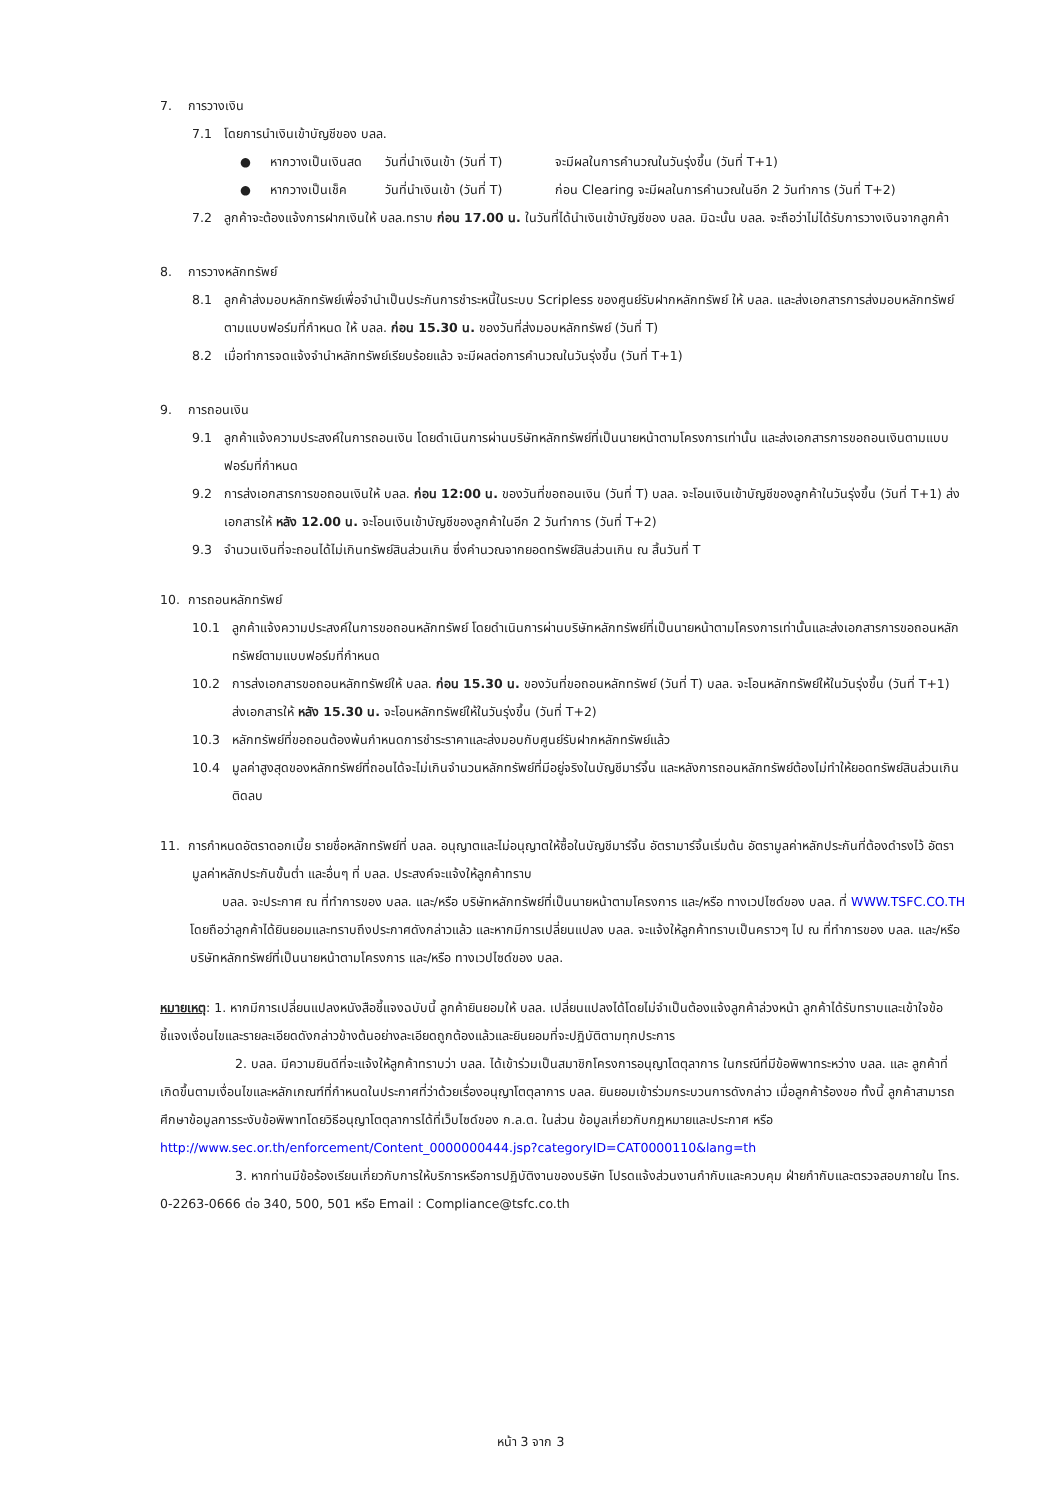7. การวางเงิน
7.1 โดยการนำเงินเข้าบัญชีของ บลล.
● หากวางเป็นเงินสด วันที่นำเงินเข้า (วันที่ T) จะมีผลในการคำนวณในวันรุ่งขึ้น (วันที่ T+1)
● หากวางเป็นเช็ค วันที่นำเงินเข้า (วันที่ T) ก่อน Clearing จะมีผลในการคำนวณในอีก 2 วันทำการ (วันที่ T+2)
7.2 ลูกค้าจะต้องแจ้งการฝากเงินให้ บลล.ทราบ ก่อน 17.00 น. ในวันที่ได้นำเงินเข้าบัญชีของ บลล. มิฉะนั้น บลล. จะถือว่าไม่ได้รับการวางเงินจากลูกค้า
8. การวางหลักทรัพย์
8.1 ลูกค้าส่งมอบหลักทรัพย์เพื่อจำนำเป็นประกันการชำระหนี้ในระบบ Scripless ของศูนย์รับฝากหลักทรัพย์ ให้ บลล. และส่งเอกสารการส่งมอบหลักทรัพย์ตามแบบฟอร์มที่กำหนด ให้ บลล. ก่อน 15.30 น. ของวันที่ส่งมอบหลักทรัพย์ (วันที่ T)
8.2 เมื่อทำการจดแจ้งจำนำหลักทรัพย์เรียบร้อยแล้ว จะมีผลต่อการคำนวณในวันรุ่งขึ้น (วันที่ T+1)
9. การถอนเงิน
9.1 ลูกค้าแจ้งความประสงค์ในการถอนเงิน โดยดำเนินการผ่านบริษัทหลักทรัพย์ที่เป็นนายหน้าตามโครงการเท่านั้น และส่งเอกสารการขอถอนเงินตามแบบฟอร์มที่กำหนด
9.2 การส่งเอกสารการขอถอนเงินให้ บลล. ก่อน 12:00 น. ของวันที่ขอถอนเงิน (วันที่ T) บลล. จะโอนเงินเข้าบัญชีของลูกค้าในวันรุ่งขึ้น (วันที่ T+1) ส่งเอกสารให้ หลัง 12.00 น. จะโอนเงินเข้าบัญชีของลูกค้าในอีก 2 วันทำการ (วันที่ T+2)
9.3 จำนวนเงินที่จะถอนได้ไม่เกินทรัพย์สินส่วนเกิน ซึ่งคำนวณจากยอดทรัพย์สินส่วนเกิน ณ สิ้นวันที่ T
10. การถอนหลักทรัพย์
10.1 ลูกค้าแจ้งความประสงค์ในการขอถอนหลักทรัพย์ โดยดำเนินการผ่านบริษัทหลักทรัพย์ที่เป็นนายหน้าตามโครงการเท่านั้นและส่งเอกสารการขอถอนหลักทรัพย์ตามแบบฟอร์มที่กำหนด
10.2 การส่งเอกสารขอถอนหลักทรัพย์ให้ บลล. ก่อน 15.30 น. ของวันที่ขอถอนหลักทรัพย์ (วันที่ T) บลล. จะโอนหลักทรัพย์ให้ในวันรุ่งขึ้น (วันที่ T+1) ส่งเอกสารให้ หลัง 15.30 น. จะโอนหลักทรัพย์ให้ในวันรุ่งขึ้น (วันที่ T+2)
10.3 หลักทรัพย์ที่ขอถอนต้องพ้นกำหนดการชำระราคาและส่งมอบกับศูนย์รับฝากหลักทรัพย์แล้ว
10.4 มูลค่าสูงสุดของหลักทรัพย์ที่ถอนได้จะไม่เกินจำนวนหลักทรัพย์ที่มีอยู่จริงในบัญชีมาร์จิ้น และหลังการถอนหลักทรัพย์ต้องไม่ทำให้ยอดทรัพย์สินส่วนเกินติดลบ
11. การกำหนดอัตราดอกเบี้ย รายชื่อหลักทรัพย์ที่ บลล. อนุญาตและไม่อนุญาตให้ซื้อในบัญชีมาร์จิ้น อัตรามาร์จิ้นเริ่มต้น อัตรามูลค่าหลักประกันที่ต้องดำรงไว้ อัตรามูลค่าหลักประกันขั้นต่ำ และอื่นๆ ที่ บลล. ประสงค์จะแจ้งให้ลูกค้าทราบ
บลล. จะประกาศ ณ ที่ทำการของ บลล. และ/หรือ บริษัทหลักทรัพย์ที่เป็นนายหน้าตามโครงการ และ/หรือ ทางเวปไซด์ของ บลล. ที่ WWW.TSFC.CO.TH โดยถือว่าลูกค้าได้ยินยอมและทราบถึงประกาศดังกล่าวแล้ว และหากมีการเปลี่ยนแปลง บลล. จะแจ้งให้ลูกค้าทราบเป็นคราวๆ ไป ณ ที่ทำการของ บลล. และ/หรือ บริษัทหลักทรัพย์ที่เป็นนายหน้าตามโครงการ และ/หรือ ทางเวปไซด์ของ บลล.
หมายเหตุ: 1. หากมีการเปลี่ยนแปลงหนังสือชี้แจงฉบับนี้ ลูกค้ายินยอมให้ บลล. เปลี่ยนแปลงได้โดยไม่จำเป็นต้องแจ้งลูกค้าล่วงหน้า ลูกค้าได้รับทราบและเข้าใจข้อชี้แจงเงื่อนไขและรายละเอียดดังกล่าวข้างต้นอย่างละเอียดถูกต้องแล้วและยินยอมที่จะปฏิบัติตามทุกประการ
2. บลล. มีความยินดีที่จะแจ้งให้ลูกค้าทราบว่า บลล. ได้เข้าร่วมเป็นสมาชิกโครงการอนุญาโตตุลาการ ในกรณีที่มีข้อพิพาทระหว่าง บลล. และ ลูกค้าที่เกิดขึ้นตามเงื่อนไขและหลักเกณฑ์ที่กำหนดในประกาศที่ว่าด้วยเรื่องอนุญาโตตุลาการ บลล. ยินยอมเข้าร่วมกระบวนการดังกล่าว เมื่อลูกค้าร้องขอ ทั้งนี้ ลูกค้าสามารถศึกษาข้อมูลการระงับข้อพิพาทโดยวิธีอนุญาโตตุลาการได้ที่เว็บไซด์ของ ก.ล.ต. ในส่วน ข้อมูลเกี่ยวกับกฎหมายและประกาศ หรือ http://www.sec.or.th/enforcement/Content_0000000444.jsp?categoryID=CAT0000110&lang=th
3. หากท่านมีข้อร้องเรียนเกี่ยวกับการให้บริการหรือการปฏิบัติงานของบริษัท โปรดแจ้งส่วนงานกำกับและควบคุม ฝ่ายกำกับและตรวจสอบภายใน โทร. 0-2263-0666 ต่อ 340, 500, 501 หรือ Email : Compliance@tsfc.co.th
หน้า 3 จาก 3